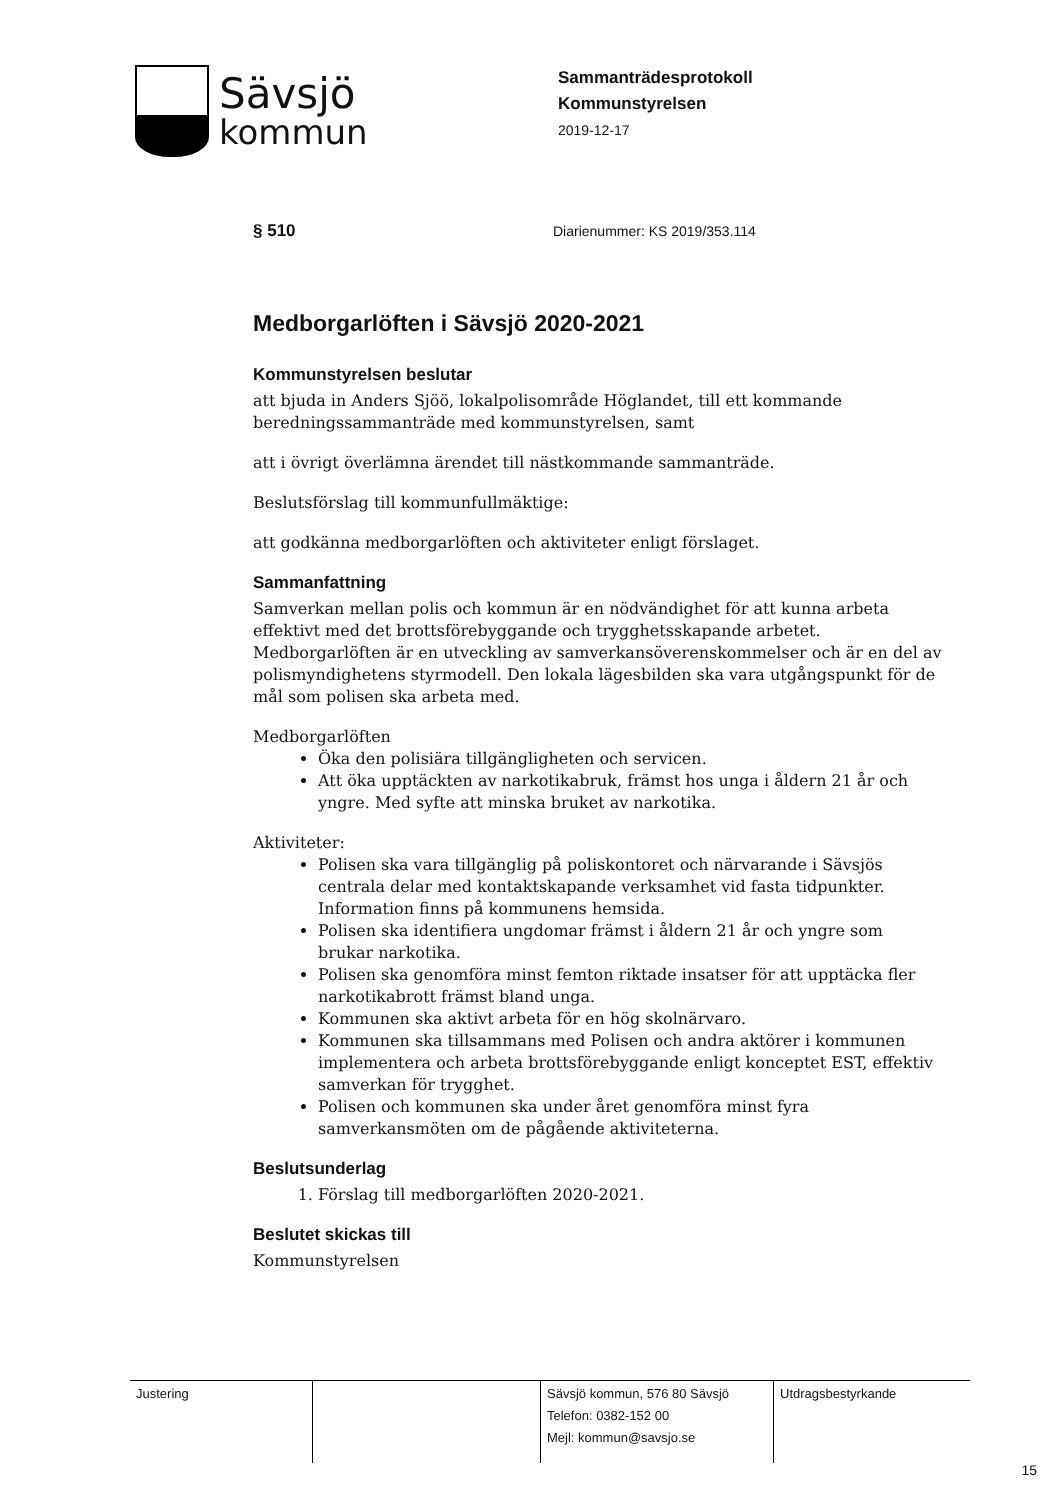Sävsjö
kommun
Sammanträdesprotokoll
Kommunstyrelsen
2019-12-17
§ 510 Diarienummer: KS 2019/353.114
Medborgarlöften i Sävsjö 2020-2021
Kommunstyrelsen beslutar
att bjuda in Anders Sjöö, lokalpolisområde Höglandet, till ett kommande beredningssammanträde med kommunstyrelsen, samt
att i övrigt överlämna ärendet till nästkommande sammanträde.
Beslutsförslag till kommunfullmäktige:
att godkänna medborgarlöften och aktiviteter enligt förslaget.
Sammanfattning
Samverkan mellan polis och kommun är en nödvändighet för att kunna arbeta effektivt med det brottsförebyggande och trygghetsskapande arbetet. Medborgarlöften är en utveckling av samverkansöverenskommelser och är en del av polismyndighetens styrmodell. Den lokala lägesbilden ska vara utgångspunkt för de mål som polisen ska arbeta med.
Medborgarlöften
Öka den polisiära tillgängligheten och servicen.
Att öka upptäckten av narkotikabruk, främst hos unga i åldern 21 år och yngre. Med syfte att minska bruket av narkotika.
Aktiviteter:
Polisen ska vara tillgänglig på poliskontoret och närvarande i Sävsjös centrala delar med kontaktskapande verksamhet vid fasta tidpunkter. Information finns på kommunens hemsida.
Polisen ska identifiera ungdomar främst i åldern 21 år och yngre som brukar narkotika.
Polisen ska genomföra minst femton riktade insatser för att upptäcka fler narkotikabrott främst bland unga.
Kommunen ska aktivt arbeta för en hög skolnärvaro.
Kommunen ska tillsammans med Polisen och andra aktörer i kommunen implementera och arbeta brottsförebyggande enligt konceptet EST, effektiv samverkan för trygghet.
Polisen och kommunen ska under året genomföra minst fyra samverkansmöten om de pågående aktiviteterna.
Beslutsunderlag
1. Förslag till medborgarlöften 2020-2021.
Beslutet skickas till
Kommunstyrelsen
| Justering | | Sävsjö kommun, 576 80 Sävsjö Telefon: 0382-152 00 Mejl: kommun@savsjo.se | Utdragsbestyrkande |
15